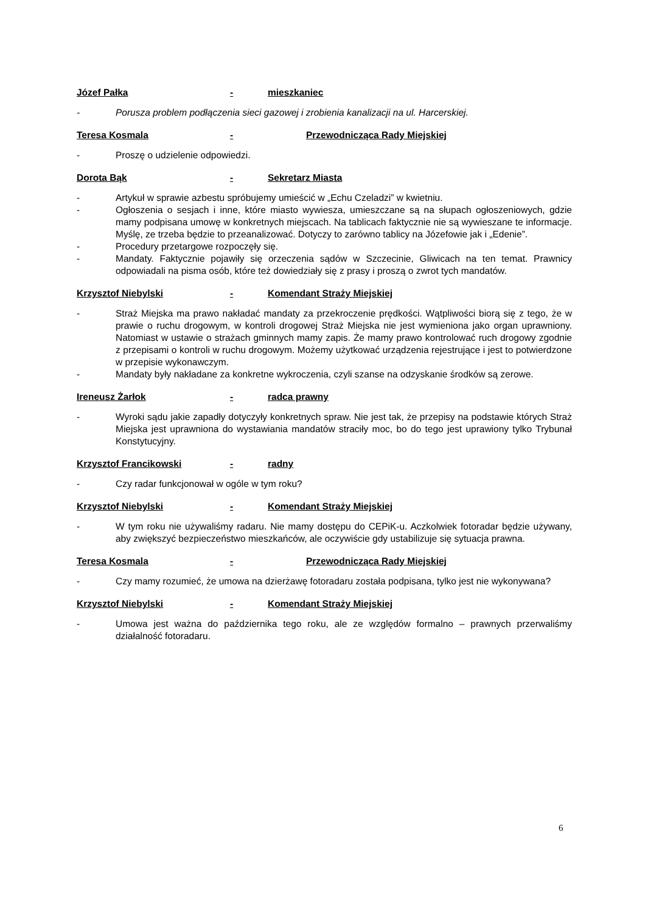Józef Pałka - mieszkaniec
- Porusza problem podłączenia sieci gazowej i zrobienia kanalizacji na ul. Harcerskiej.
Teresa Kosmala - Przewodnicząca Rady Miejskiej
- Proszę o udzielenie odpowiedzi.
Dorota Bąk - Sekretarz Miasta
- Artykuł w sprawie azbestu spróbujemy umieścić w „Echu Czeladzi” w kwietniu.
- Ogłoszenia o sesjach i inne, które miasto wywiesza, umieszczane są na słupach ogłoszeniowych, gdzie mamy podpisana umowę w konkretnych miejscach. Na tablicach faktycznie nie są wywieszane te informacje. Myślę, ze trzeba będzie to przeanalizować. Dotyczy to zarówno tablicy na Józefowie jak i „Edenie”.
- Procedury przetargowe rozpoczęły się.
- Mandaty. Faktycznie pojawiły się orzeczenia sądów w Szczecinie, Gliwicach na ten temat. Prawnicy odpowiadali na pisma osób, które też dowiedziały się z prasy i proszą o zwrot tych mandatów.
Krzysztof Niebylski - Komendant Straży Miejskiej
- Straż Miejska ma prawo nakładać mandaty za przekroczenie prędkości. Wątpliwości biorą się z tego, że w prawie o ruchu drogowym, w kontroli drogowej Straż Miejska nie jest wymieniona jako organ uprawniony. Natomiast w ustawie o strażach gminnych mamy zapis. Że mamy prawo kontrolować ruch drogowy zgodnie z przepisami o kontroli w ruchu drogowym. Możemy użytkować urządzenia rejestrujące i jest to potwierdzone w przepisie wykonawczym.
- Mandaty były nakładane za konkretne wykroczenia, czyli szanse na odzyskanie środków są zerowe.
Ireneusz Żarłok - radca prawny
- Wyroki sądu jakie zapadły dotyczyły konkretnych spraw. Nie jest tak, że przepisy na podstawie których Straż Miejska jest uprawniona do wystawiania mandatów straciły moc, bo do tego jest uprawiony tylko Trybunał Konstytucyjny.
Krzysztof Francikowski - radny
- Czy radar funkcjonował w ogóle w tym roku?
Krzysztof Niebylski - Komendant Straży Miejskiej
- W tym roku nie używaliśmy radaru. Nie mamy dostępu do CEPiK-u. Aczkolwiek fotoradar będzie używany, aby zwiększyć bezpieczeństwo mieszkańców, ale oczywiście gdy ustabilizuje się sytuacja prawna.
Teresa Kosmala - Przewodnicząca Rady Miejskiej
- Czy mamy rozumieć, że umowa na dzierżawę fotoradaru została podpisana, tylko jest nie wykonywana?
Krzysztof Niebylski - Komendant Straży Miejskiej
- Umowa jest ważna do października tego roku, ale ze względów formalno – prawnych przerwaliśmy działalność fotoradaru.
6